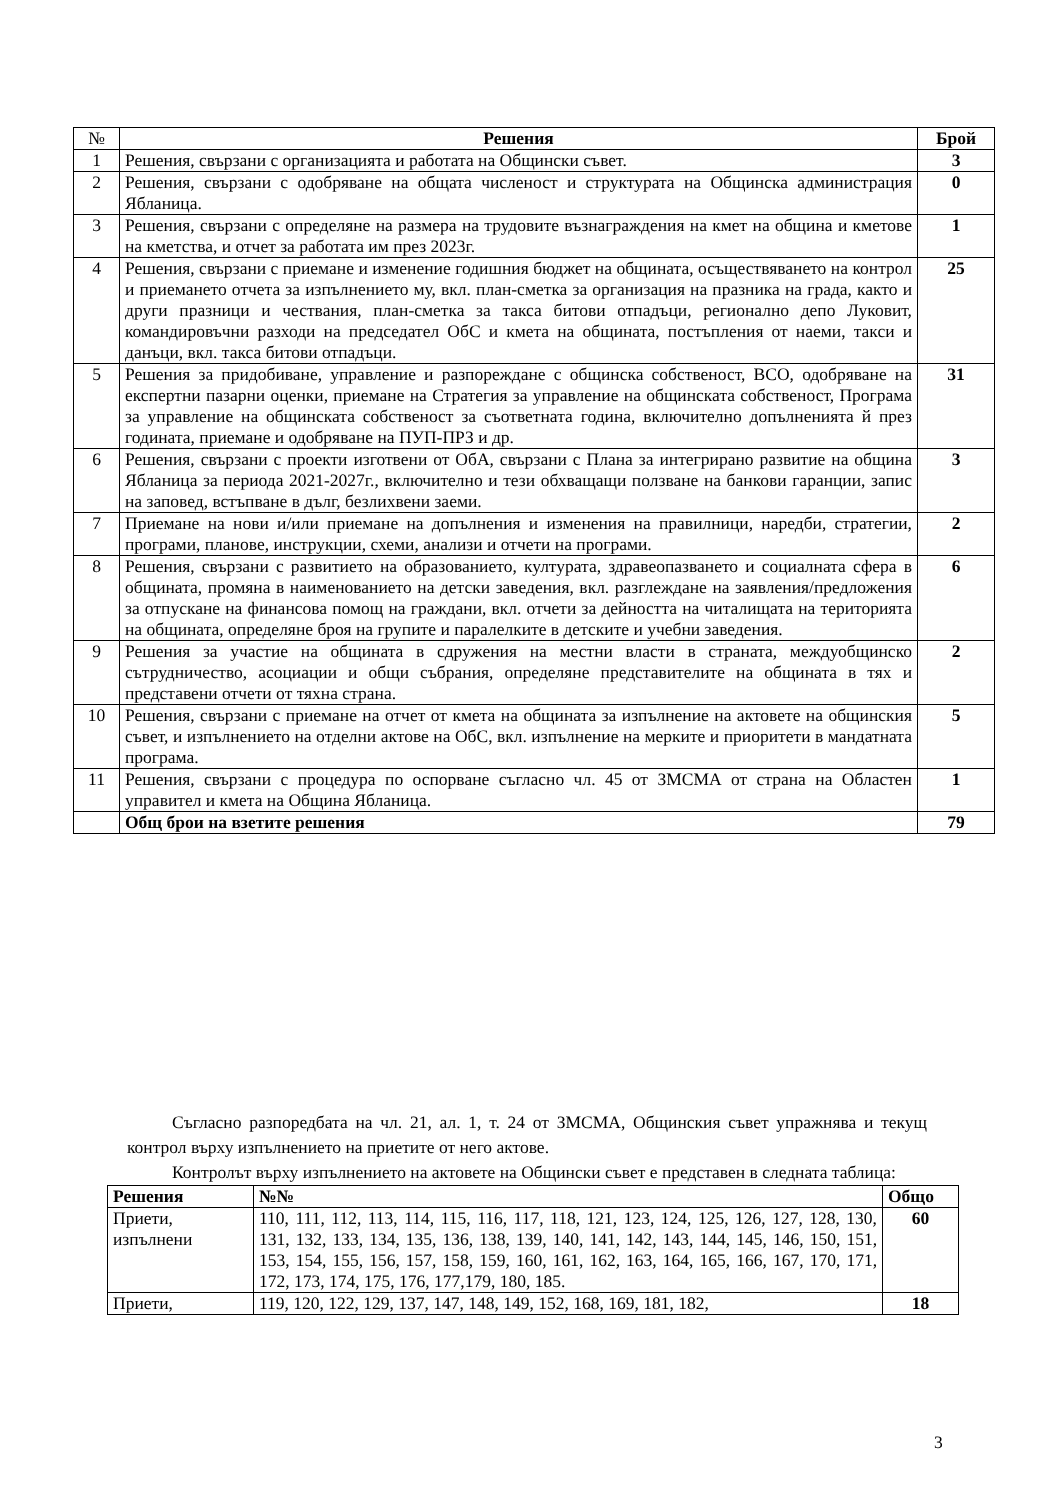| № | Решения | Брой |
| --- | --- | --- |
| 1 | Решения, свързани с организацията и работата на Общински съвет. | 3 |
| 2 | Решения, свързани с одобряване на общата численост и структурата на Общинска администрация Ябланица. | 0 |
| 3 | Решения, свързани с определяне на размера на трудовите възнаграждения на кмет на община и кметове на кметства, и отчет за работата им през 2023г. | 1 |
| 4 | Решения, свързани с приемане и изменение годишния бюджет на общината, осъществяването на контрол и приемането отчета за изпълнението му, вкл. план-сметка за организация на празника на града, както и други празници и чествания, план-сметка за такса битови отпадъци, регионално депо Луковит, командировъчни разходи на председател ОбС и кмета на общината, постъпления от наеми, такси и данъци, вкл. такса битови отпадъци. | 25 |
| 5 | Решения за придобиване, управление и разпореждане с общинска собственост, ВСО, одобряване на експертни пазарни оценки, приемане на Стратегия за управление на общинската собственост, Програма за управление на общинската собственост за съответната година, включително допълненията й през годината, приемане и одобряване на ПУП-ПРЗ и др. | 31 |
| 6 | Решения, свързани с проекти изготвени от ОбА, свързани с Плана за интегрирано развитие на община Ябланица за периода 2021-2027г., включително и тези обхващащи ползване на банкови гаранции, запис на заповед, встъпване в дълг, безлихвени заеми. | 3 |
| 7 | Приемане на нови и/или приемане на допълнения и изменения на правилници, наредби, стратегии, програми, планове, инструкции, схеми, анализи и отчети на програми. | 2 |
| 8 | Решения, свързани с развитието на образованието, културата, здравеопазването и социалната сфера в общината, промяна в наименованието на детски заведения, вкл. разглеждане на заявления/предложения за отпускане на финансова помощ на граждани, вкл. отчети за дейността на читалищата на територията на общината, определяне броя на групите и паралелките в детските и учебни заведения. | 6 |
| 9 | Решения за участие на общината в сдружения на местни власти в страната, междуобщинско сътрудничество, асоциации и общи събрания, определяне представителите на общината в тях и представени отчети от тяхна страна. | 2 |
| 10 | Решения, свързани с приемане на отчет от кмета на общината за изпълнение на актовете на общинския съвет, и изпълнението на отделни актове на ОбС, вкл. изпълнение на мерките и приоритети в мандатната програма. | 5 |
| 11 | Решения, свързани с процедура по оспорване съгласно чл. 45 от ЗМСМА от страна на Областен управител и кмета на Община Ябланица. | 1 |
| | Общ брои на взетите решения | 79 |
Съгласно разпоредбата на чл. 21, ал. 1, т. 24 от ЗМСМА, Общинския съвет упражнява и текущ контрол върху изпълнението на приетите от него актове.
Контролът върху изпълнението на актовете на Общински съвет е представен в следната таблица:
| Решения | №№ | Общо |
| --- | --- | --- |
| Приети, изпълнени | 110, 111, 112, 113, 114, 115, 116, 117, 118, 121, 123, 124, 125, 126, 127, 128, 130, 131, 132, 133, 134, 135, 136, 138, 139, 140, 141, 142, 143, 144, 145, 146, 150, 151, 153, 154, 155, 156, 157, 158, 159, 160, 161, 162, 163, 164, 165, 166, 167, 170, 171, 172, 173, 174, 175, 176, 177,179, 180, 185. | 60 |
| Приети, | 119, 120, 122, 129, 137, 147, 148, 149, 152, 168, 169, 181, 182, | 18 |
3